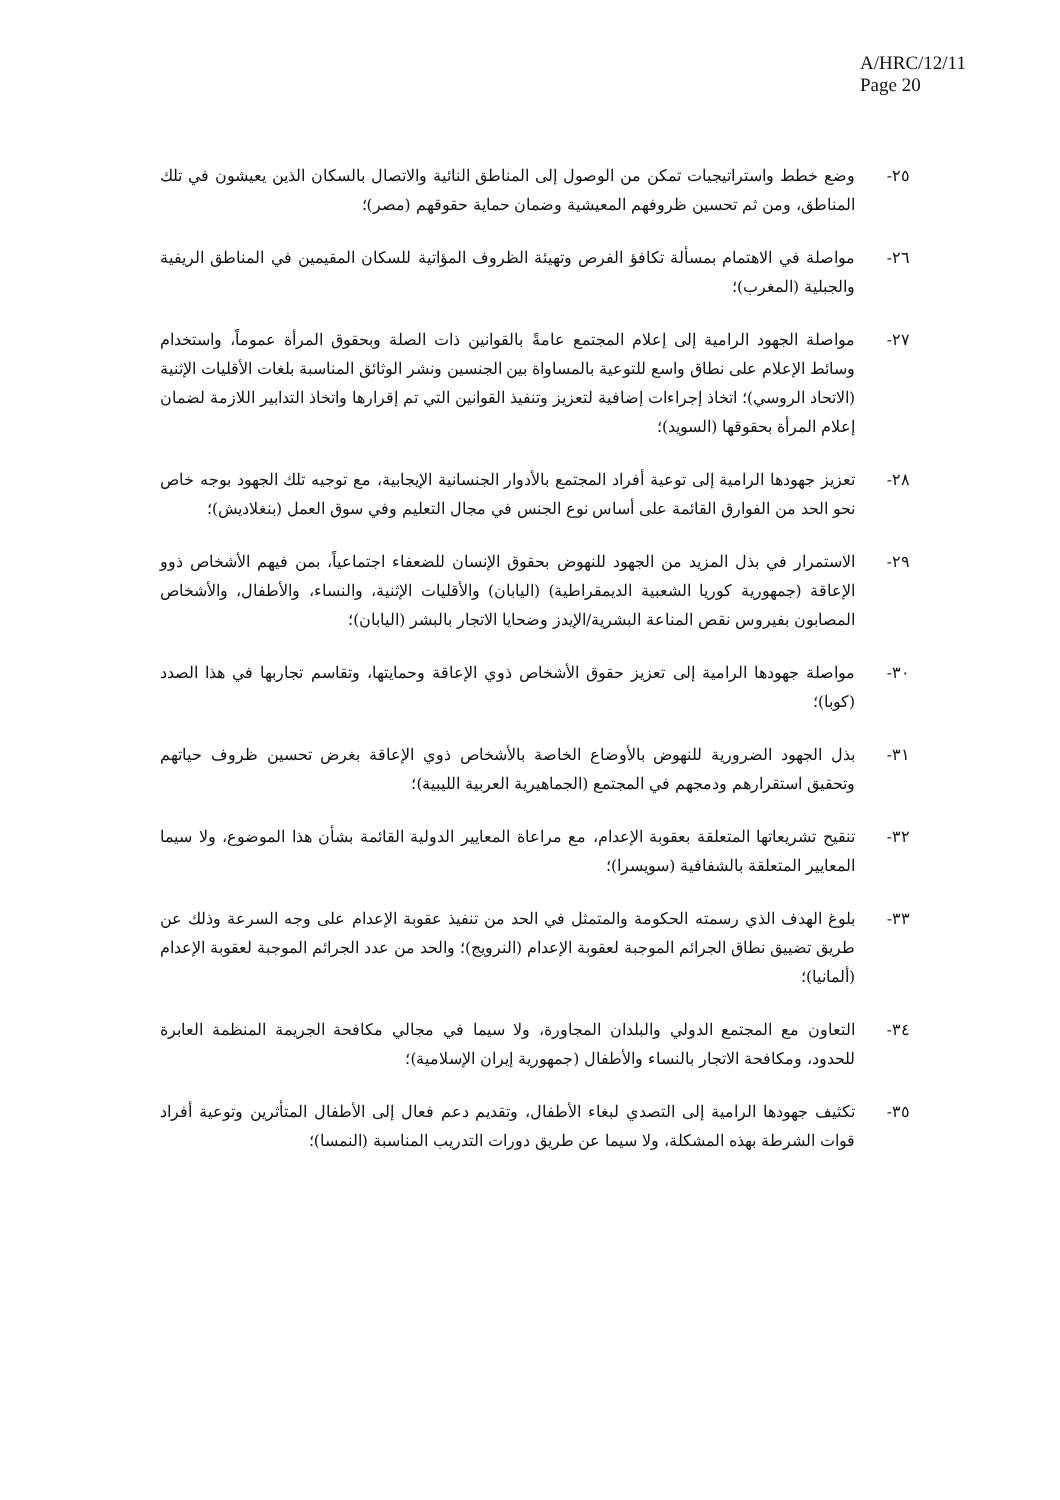A/HRC/12/11
Page 20
٢٥- وضع خطط واستراتيجيات تمكن من الوصول إلى المناطق النائية والاتصال بالسكان الذين يعيشون في تلك المناطق، ومن ثم تحسين ظروفهم المعيشية وضمان حماية حقوقهم (مصر)؛
٢٦- مواصلة في الاهتمام بمسألة تكافؤ الفرص وتهيئة الظروف المؤاتية للسكان المقيمين في المناطق الريفية والجبلية (المغرب)؛
٢٧- مواصلة الجهود الرامية إلى إعلام المجتمع عامةً بالقوانين ذات الصلة وبحقوق المرأة عموماً، واستخدام وسائط الإعلام على نطاق واسع للتوعية بالمساواة بين الجنسين ونشر الوثائق المناسبة بلغات الأقليات الإثنية (الاتحاد الروسي)؛ اتخاذ إجراءات إضافية لتعزيز وتنفيذ القوانين التي تم إقرارها واتخاذ التدابير اللازمة لضمان إعلام المرأة بحقوقها (السويد)؛
٢٨- تعزيز جهودها الرامية إلى توعية أفراد المجتمع بالأدوار الجنسانية الإيجابية، مع توجيه تلك الجهود بوجه خاص نحو الحد من الفوارق القائمة على أساس نوع الجنس في مجال التعليم وفي سوق العمل (بنغلاديش)؛
٢٩- الاستمرار في بذل المزيد من الجهود للنهوض بحقوق الإنسان للضعفاء اجتماعياً، بمن فيهم الأشخاص ذوو الإعاقة (جمهورية كوريا الشعبية الديمقراطية) (اليابان) والأقليات الإثنية، والنساء، والأطفال، والأشخاص المصابون بفيروس نقص المناعة البشرية/الإيدز وضحايا الاتجار بالبشر (اليابان)؛
٣٠- مواصلة جهودها الرامية إلى تعزيز حقوق الأشخاص ذوي الإعاقة وحمايتها، وتقاسم تجاربها في هذا الصدد (كوبا)؛
٣١- بذل الجهود الضرورية للنهوض بالأوضاع الخاصة بالأشخاص ذوي الإعاقة بغرض تحسين ظروف حياتهم وتحقيق استقرارهم ودمجهم في المجتمع (الجماهيرية العربية الليبية)؛
٣٢- تنقيح تشريعاتها المتعلقة بعقوبة الإعدام، مع مراعاة المعايير الدولية القائمة بشأن هذا الموضوع، ولا سيما المعايير المتعلقة بالشفافية (سويسرا)؛
٣٣- بلوغ الهدف الذي رسمته الحكومة والمتمثل في الحد من تنفيذ عقوبة الإعدام على وجه السرعة وذلك عن طريق تضييق نطاق الجرائم الموجبة لعقوبة الإعدام (النرويج)؛ والحد من عدد الجرائم الموجبة لعقوبة الإعدام (ألمانيا)؛
٣٤- التعاون مع المجتمع الدولي والبلدان المجاورة، ولا سيما في مجالي مكافحة الجريمة المنظمة العابرة للحدود، ومكافحة الاتجار بالنساء والأطفال (جمهورية إيران الإسلامية)؛
٣٥- تكثيف جهودها الرامية إلى التصدي لبغاء الأطفال، وتقديم دعم فعال إلى الأطفال المتأثرين وتوعية أفراد قوات الشرطة بهذه المشكلة، ولا سيما عن طريق دورات التدريب المناسبة (النمسا)؛